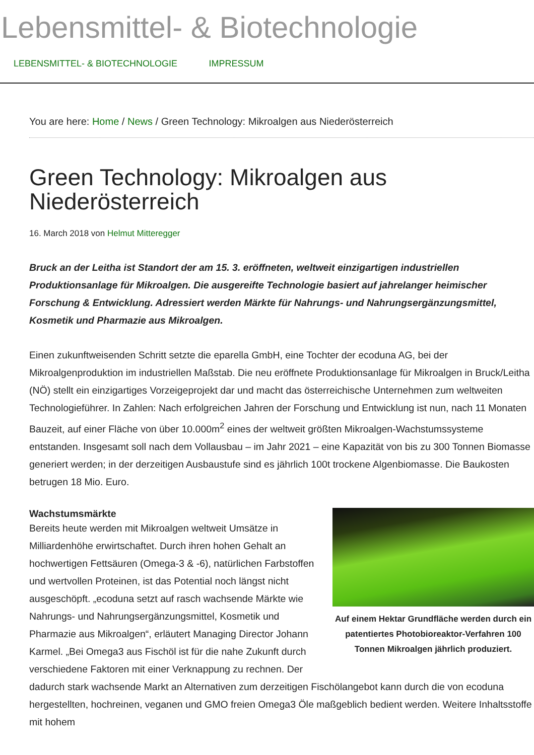Lebensmittel- & Biotechnologie
LEBENSMITTEL- & BIOTECHNOLOGIE IMPRESSUM
You are here: Home / News / Green Technology: Mikroalgen aus Niederösterreich
Green Technology: Mikroalgen aus Niederösterreich
16. March 2018 von Helmut Mitteregger
Bruck an der Leitha ist Standort der am 15. 3. eröffneten, weltweit einzigartigen industriellen Produktionsanlage für Mikroalgen. Die ausgereifte Technologie basiert auf jahrelanger heimischer Forschung & Entwicklung. Adressiert werden Märkte für Nahrungs- und Nahrungsergänzungsmittel, Kosmetik und Pharmazie aus Mikroalgen.
Einen zukunftweisenden Schritt setzte die eparella GmbH, eine Tochter der ecoduna AG, bei der Mikroalgenproduktion im industriellen Maßstab. Die neu eröffnete Produktionsanlage für Mikroalgen in Bruck/Leitha (NÖ) stellt ein einzigartiges Vorzeigeprojekt dar und macht das österreichische Unternehmen zum weltweiten Technologieführer. In Zahlen: Nach erfolgreichen Jahren der Forschung und Entwicklung ist nun, nach 11 Monaten Bauzeit, auf einer Fläche von über 10.000m<sup>2</sup> eines der weltweit größten Mikroalgen-Wachstumssysteme entstanden. Insgesamt soll nach dem Vollausbau – im Jahr 2021 – eine Kapazität von bis zu 300 Tonnen Biomasse generiert werden; in der derzeitigen Ausbaustufe sind es jährlich 100t trockene Algenbiomasse. Die Baukosten betrugen 18 Mio. Euro.
Auf einem Hektar Grundfläche werden durch ein patentiertes Photobioreaktor-Verfahren 100 Tonnen Mikroalgen jährlich produziert.
Wachstumsmärkte
Bereits heute werden mit Mikroalgen weltweit Umsätze in Milliardenhöhe erwirtschaftet. Durch ihren hohen Gehalt an hochwertigen Fettsäuren (Omega-3 & -6), natürlichen Farbstoffen und wertvollen Proteinen, ist das Potential noch längst nicht ausgeschöpft. „ecoduna setzt auf rasch wachsende Märkte wie Nahrungs- und Nahrungsergänzungsmittel, Kosmetik und Pharmazie aus Mikroalgen“, erläutert Managing Director Johann Karmel. „Bei Omega3 aus Fischöl ist für die nahe Zukunft durch verschiedene Faktoren mit einer Verknappung zu rechnen. Der dadurch stark wachsende Markt an Alternativen zum derzeitigen Fischölangebot kann durch die von ecoduna hergestellten, hochreinen, veganen und GMO freien Omega3 Öle maßgeblich bedient werden. Weitere Inhaltsstoffe mit hohem